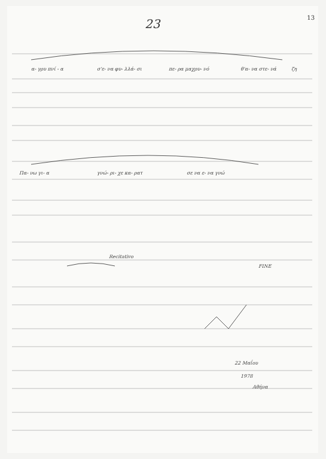23 13
α- γρυ πνί - α
σ'ε- να φυ- λλά- σι
πε- ρα μαχρυ- νό
θ'α- να στε- νά
ζη
Πα- νω γι- α
γνώ- ρι- χε κα- ρατ
σε να ε- να γνώ
Recitativo
FINE
22 Μαΐου
1978
Αθήνα